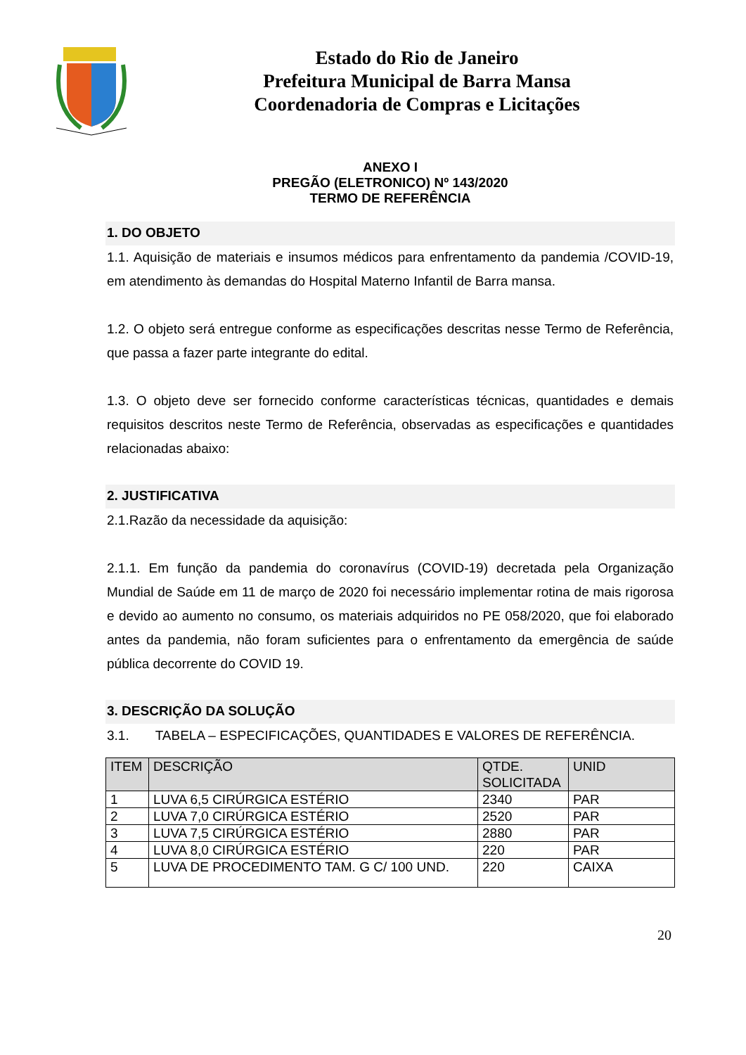Estado do Rio de Janeiro
Prefeitura Municipal de Barra Mansa
Coordenadoria de Compras e Licitações
ANEXO I
PREGÃO (ELETRONICO) Nº 143/2020
TERMO DE REFERÊNCIA
1. DO OBJETO
1.1. Aquisição de materiais e insumos médicos para enfrentamento da pandemia /COVID-19, em atendimento às demandas do Hospital Materno Infantil de Barra mansa.
1.2. O objeto será entregue conforme as especificações descritas nesse Termo de Referência, que passa a fazer parte integrante do edital.
1.3. O objeto deve ser fornecido conforme características técnicas, quantidades e demais requisitos descritos neste Termo de Referência, observadas as especificações e quantidades relacionadas abaixo:
2. JUSTIFICATIVA
2.1.Razão da necessidade da aquisição:
2.1.1. Em função da pandemia do coronavírus (COVID-19) decretada pela Organização Mundial de Saúde em 11 de março de 2020 foi necessário implementar rotina de mais rigorosa e devido ao aumento no consumo, os materiais adquiridos no PE 058/2020, que foi elaborado antes da pandemia, não foram suficientes para o enfrentamento da emergência de saúde pública decorrente do COVID 19.
3. DESCRIÇÃO DA SOLUÇÃO
3.1. TABELA – ESPECIFICAÇÕES, QUANTIDADES E VALORES DE REFERÊNCIA.
| ITEM | DESCRIÇÃO | QTDE. SOLICITADA | UNID |
| --- | --- | --- | --- |
| 1 | LUVA 6,5 CIRÚRGICA ESTÉRIO | 2340 | PAR |
| 2 | LUVA 7,0 CIRÚRGICA ESTÉRIO | 2520 | PAR |
| 3 | LUVA 7,5 CIRÚRGICA ESTÉRIO | 2880 | PAR |
| 4 | LUVA 8,0 CIRÚRGICA ESTÉRIO | 220 | PAR |
| 5 | LUVA DE PROCEDIMENTO TAM. G C/ 100 UND. | 220 | CAIXA |
20